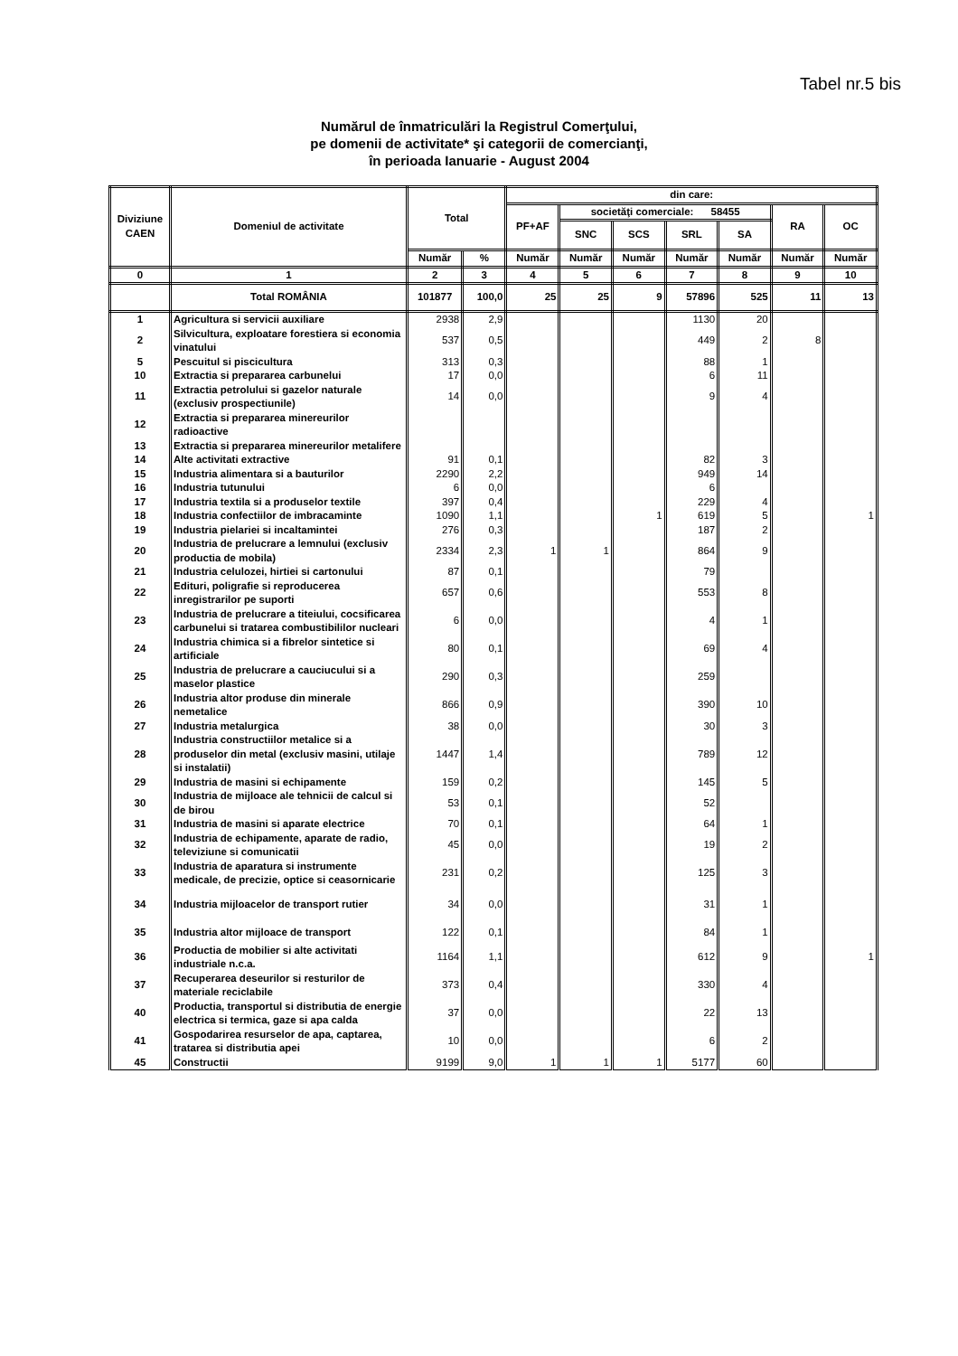Tabel nr.5 bis
Numărul de înmatriculări la Registrul Comerţului,
pe domenii de activitate* şi categorii de comercianţi,
în perioada Ianuarie - August 2004
| Diviziune CAEN | Domeniul de activitate | Total | | din care: | | | | | | |
| --- | --- | --- | --- | --- | --- | --- | --- | --- | --- | --- |
| | | | | PF+AF | societăţi comerciale: 58455 | | | | RA | OC |
| | | | | | SNC | SCS | SRL | SA | | |
| | | Număr | % | Număr | Număr | Număr | Număr | Număr | Număr | Număr |
| 0 | 1 | 2 | 3 | 4 | 5 | 6 | 7 | 8 | 9 | 10 |
| | Total ROMÂNIA | 101877 | 100,0 | 25 | 25 | 9 | 57896 | 525 | 11 | 13 |
| 1 | Agricultura si servicii auxiliare | 2938 | 2,9 | | | | 1130 | 20 | | |
| 2 | Silvicultura, exploatare forestiera si economia vinatului | 537 | 0,5 | | | | 449 | 2 | 8 | |
| 5 | Pescuitul si piscicultura | 313 | 0,3 | | | | 88 | 1 | | |
| 10 | Extractia si prepararea carbunelui | 17 | 0,0 | | | | 6 | 11 | | |
| 11 | Extractia petrolului si gazelor naturale (exclusiv prospectiunile) | 14 | 0,0 | | | | 9 | 4 | | |
| 12 | Extractia si prepararea minereurilor radioactive | | | | | | | | | |
| 13 | Extractia si prepararea minereurilor metalifere | | | | | | | | | |
| 14 | Alte activitati extractive | 91 | 0,1 | | | | 82 | 3 | | |
| 15 | Industria alimentara si a bauturilor | 2290 | 2,2 | | | | 949 | 14 | | |
| 16 | Industria tutunului | 6 | 0,0 | | | | 6 | | | |
| 17 | Industria textila si a produselor textile | 397 | 0,4 | | | | 229 | 4 | | |
| 18 | Industria confectiilor de imbracaminte | 1090 | 1,1 | | | 1 | 619 | 5 | | 1 |
| 19 | Industria pielariei si incaltamintei | 276 | 0,3 | | | | 187 | 2 | | |
| 20 | Industria de prelucrare a lemnului (exclusiv productia de mobila) | 2334 | 2,3 | 1 | 1 | | 864 | 9 | | |
| 21 | Industria celulozei, hirtiei si cartonului | 87 | 0,1 | | | | 79 | | | |
| 22 | Edituri, poligrafie si reproducerea inregistrarilor pe suporti | 657 | 0,6 | | | | 553 | 8 | | |
| 23 | Industria de prelucrare a titeiului, cocsificarea carbunelui si tratarea combustibililor nucleari | 6 | 0,0 | | | | 4 | 1 | | |
| 24 | Industria chimica si a fibrelor sintetice si artificiale | 80 | 0,1 | | | | 69 | 4 | | |
| 25 | Industria de prelucrare a cauciucului si a maselor plastice | 290 | 0,3 | | | | 259 | | | |
| 26 | Industria altor produse din minerale nemetalice | 866 | 0,9 | | | | 390 | 10 | | |
| 27 | Industria metalurgica | 38 | 0,0 | | | | 30 | 3 | | |
| 28 | Industria constructiilor metalice si a produselor din metal (exclusiv masini, utilaje si instalatii) | 1447 | 1,4 | | | | 789 | 12 | | |
| 29 | Industria de masini si echipamente | 159 | 0,2 | | | | 145 | 5 | | |
| 30 | Industria de mijloace ale tehnicii de calcul si de birou | 53 | 0,1 | | | | 52 | | | |
| 31 | Industria de masini si aparate electrice | 70 | 0,1 | | | | 64 | 1 | | |
| 32 | Industria de echipamente, aparate de radio, televiziune si comunicatii | 45 | 0,0 | | | | 19 | 2 | | |
| 33 | Industria de aparatura si instrumente medicale, de precizie, optice si ceasornicarie | 231 | 0,2 | | | | 125 | 3 | | |
| 34 | Industria mijloacelor de transport rutier | 34 | 0,0 | | | | 31 | 1 | | |
| 35 | Industria altor mijloace de transport | 122 | 0,1 | | | | 84 | 1 | | |
| 36 | Productia de mobilier si alte activitati industriale n.c.a. | 1164 | 1,1 | | | | 612 | 9 | | 1 |
| 37 | Recuperarea deseurilor si resturilor de materiale reciclabile | 373 | 0,4 | | | | 330 | 4 | | |
| 40 | Productia, transportul si distributia de energie electrica si termica, gaze si apa calda | 37 | 0,0 | | | | 22 | 13 | | |
| 41 | Gospodarirea resurselor de apa, captarea, tratarea si distributia apei | 10 | 0,0 | | | | 6 | 2 | | |
| 45 | Constructii | 9199 | 9,0 | 1 | 1 | 1 | 5177 | 60 | | |